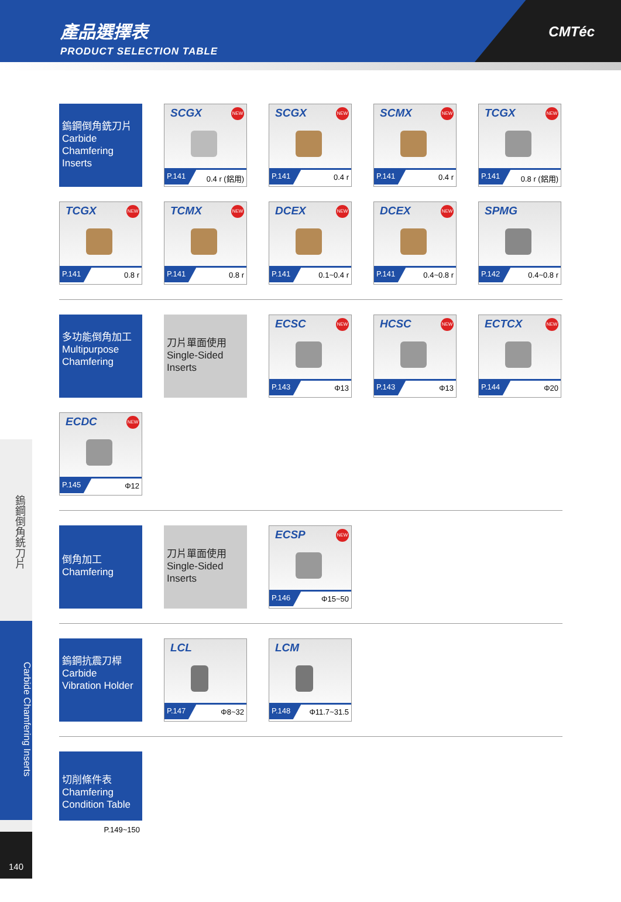產品選擇表
PRODUCT SELECTION TABLE
CMTéc
鎢鋼倒角銑刀片
Carbide Chamfering Inserts
140
鎢鋼倒角銑刀片
Carbide
Chamfering
Inserts
SCGX NEW
P.141 0.4 r (鋁用)
SCGX NEW
P.141 0.4 r
SCMX NEW
P.141 0.4 r
TCGX NEW
P.141 0.8 r (鋁用)
TCGX NEW
P.141 0.8 r
TCMX NEW
P.141 0.8 r
DCEX NEW
P.141 0.1~0.4 r
DCEX NEW
P.141 0.4~0.8 r
SPMG
P.142 0.4~0.8 r
多功能倒角加工
Multipurpose
Chamfering
刀片單面使用
Single-Sided
Inserts
ECSC NEW
P.143 Φ13
HCSC NEW
P.143 Φ13
ECTCX NEW
P.144 Φ20
ECDC NEW
P.145 Φ12
倒角加工
Chamfering
刀片單面使用
Single-Sided
Inserts
ECSP NEW
P.146 Φ15~50
鎢鋼抗震刀桿
Carbide
Vibration Holder
LCL
P.147 Φ8~32
LCM
P.148 Φ11.7~31.5
切削條件表
Chamfering
Condition Table
P.149~150